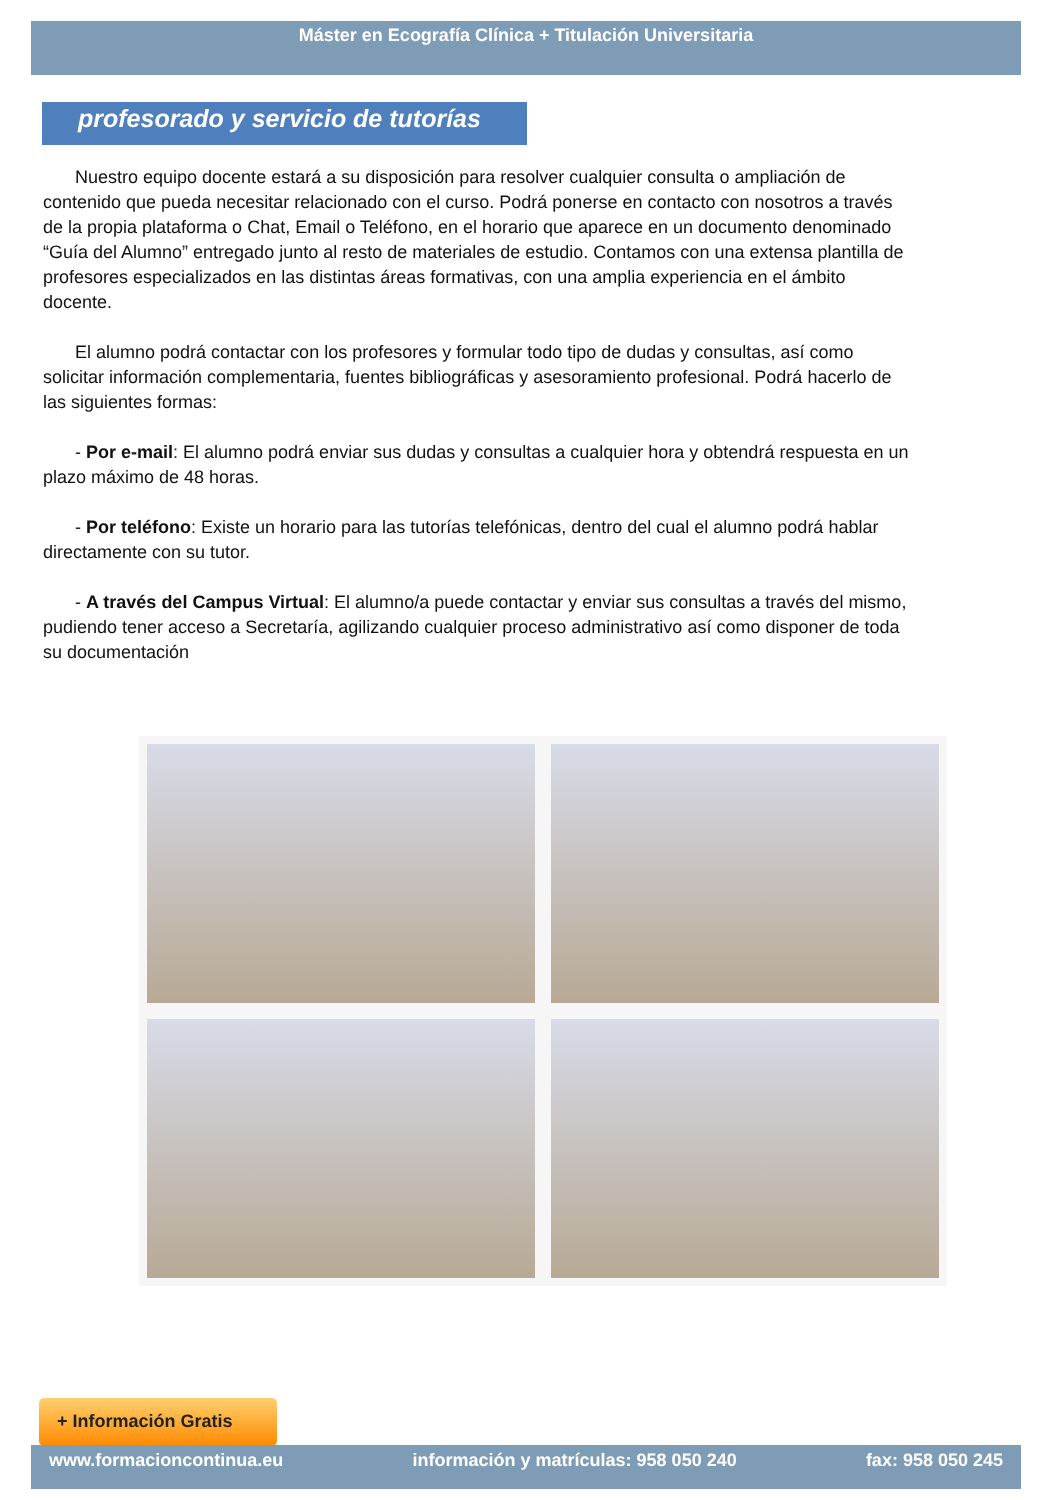Máster en Ecografía Clínica + Titulación Universitaria
profesorado y servicio de tutorías
Nuestro equipo docente estará a su disposición para resolver cualquier consulta o ampliación de contenido que pueda necesitar relacionado con el curso. Podrá ponerse en contacto con nosotros a través de la propia plataforma o Chat, Email o Teléfono, en el horario que aparece en un documento denominado “Guía del Alumno” entregado junto al resto de materiales de estudio. Contamos con una extensa plantilla de profesores especializados en las distintas áreas formativas, con una amplia experiencia en el ámbito docente.
El alumno podrá contactar con los profesores y formular todo tipo de dudas y consultas, así como solicitar información complementaria, fuentes bibliográficas y asesoramiento profesional. Podrá hacerlo de las siguientes formas:
- Por e-mail: El alumno podrá enviar sus dudas y consultas a cualquier hora y obtendrá respuesta en un plazo máximo de 48 horas.
- Por teléfono: Existe un horario para las tutorías telefónicas, dentro del cual el alumno podrá hablar directamente con su tutor.
- A través del Campus Virtual: El alumno/a puede contactar y enviar sus consultas a través del mismo, pudiendo tener acceso a Secretaría, agilizando cualquier proceso administrativo así como disponer de toda su documentación
+ Información Gratis
www.formacioncontinua.eu información y matrículas: 958 050 240 fax: 958 050 245